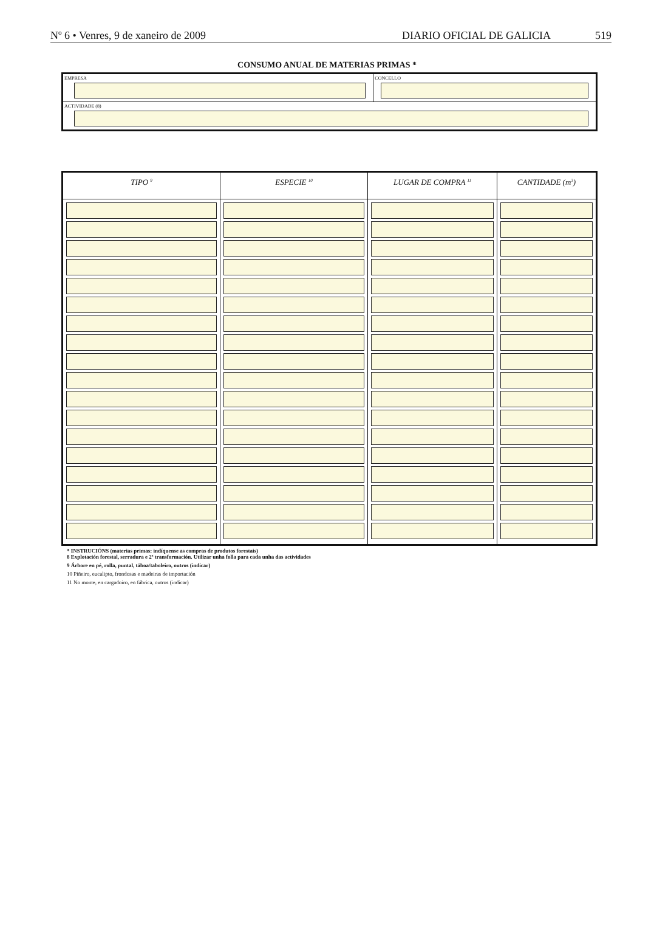Nº 6 • Venres, 9 de xaneiro de 2009 DIARIO OFICIAL DE GALICIA 519
CONSUMO ANUAL DE MATERIAS PRIMAS *
EMPRESA CONCELLO
ACTIVIDADE (8)
| TIPO <sup>9</sup> | ESPECIE <sup>10</sup> | LUGAR DE COMPRA <sup>11</sup> | CANTIDADE (m<sup>3</sup>) |
| --- | --- | --- | --- |
* INSTRUCIÓNS (materias primas: indíquense as compras de produtos forestais)
8 Explotación forestal, serradura e 2ª transformación. Utilizar unha folla para cada unha das actividades
9 Árbore en pé, rolla, puntal, táboa/taboleiro, outros (indicar)
10 Piñeiro, eucalipto, frondosas e madeiras de importación
11 No monte, en cargadoiro, en fábrica, outros (indicar)